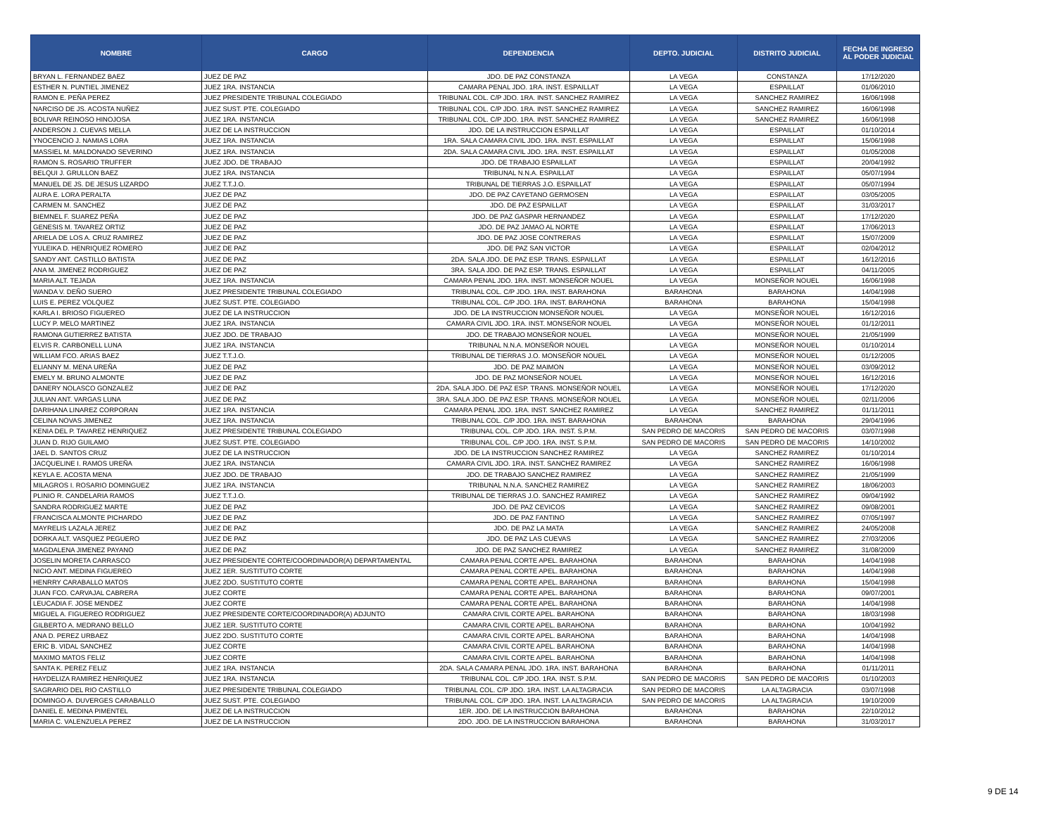| NOMBRE | CARGO | DEPENDENCIA | DEPTO. JUDICIAL | DISTRITO JUDICIAL | FECHA DE INGRESO AL PODER JUDICIAL |
| --- | --- | --- | --- | --- | --- |
| BRYAN L. FERNANDEZ BAEZ | JUEZ DE PAZ | JDO. DE PAZ CONSTANZA | LA VEGA | CONSTANZA | 17/12/2020 |
| ESTHER N. PUNTIEL JIMENEZ | JUEZ 1RA. INSTANCIA | CAMARA PENAL JDO. 1RA. INST. ESPAILLAT | LA VEGA | ESPAILLAT | 01/06/2010 |
| RAMON E. PEÑA PEREZ | JUEZ PRESIDENTE TRIBUNAL COLEGIADO | TRIBUNAL COL. C/P JDO. 1RA. INST. SANCHEZ RAMIREZ | LA VEGA | SANCHEZ RAMIREZ | 16/06/1998 |
| NARCISO DE JS. ACOSTA NUÑEZ | JUEZ SUST. PTE. COLEGIADO | TRIBUNAL COL. C/P JDO. 1RA. INST. SANCHEZ RAMIREZ | LA VEGA | SANCHEZ RAMIREZ | 16/06/1998 |
| BOLIVAR REINOSO HINOJOSA | JUEZ 1RA. INSTANCIA | TRIBUNAL COL. C/P JDO. 1RA. INST. SANCHEZ RAMIREZ | LA VEGA | SANCHEZ RAMIREZ | 16/06/1998 |
| ANDERSON J. CUEVAS MELLA | JUEZ DE LA INSTRUCCION | JDO. DE LA INSTRUCCION ESPAILLAT | LA VEGA | ESPAILLAT | 01/10/2014 |
| YNOCENCIO J. NAMIAS LORA | JUEZ 1RA. INSTANCIA | 1RA. SALA CAMARA CIVIL JDO. 1RA. INST. ESPAILLAT | LA VEGA | ESPAILLAT | 15/06/1998 |
| MASSIEL M. MALDONADO SEVERINO | JUEZ 1RA. INSTANCIA | 2DA. SALA CAMARA CIVIL JDO. 1RA. INST. ESPAILLAT | LA VEGA | ESPAILLAT | 01/05/2008 |
| RAMON S. ROSARIO TRUFFER | JUEZ JDO. DE TRABAJO | JDO. DE TRABAJO ESPAILLAT | LA VEGA | ESPAILLAT | 20/04/1992 |
| BELQUI J. GRULLON BAEZ | JUEZ 1RA. INSTANCIA | TRIBUNAL N.N.A. ESPAILLAT | LA VEGA | ESPAILLAT | 05/07/1994 |
| MANUEL DE JS. DE JESUS LIZARDO | JUEZ T.T.J.O. | TRIBUNAL DE TIERRAS J.O. ESPAILLAT | LA VEGA | ESPAILLAT | 05/07/1994 |
| AURA E. LORA PERALTA | JUEZ DE PAZ | JDO. DE PAZ CAYETANO GERMOSEN | LA VEGA | ESPAILLAT | 03/05/2005 |
| CARMEN M. SANCHEZ | JUEZ DE PAZ | JDO. DE PAZ ESPAILLAT | LA VEGA | ESPAILLAT | 31/03/2017 |
| BIEMNEL F. SUAREZ PEÑA | JUEZ DE PAZ | JDO. DE PAZ GASPAR HERNANDEZ | LA VEGA | ESPAILLAT | 17/12/2020 |
| GENESIS M. TAVAREZ ORTIZ | JUEZ DE PAZ | JDO. DE PAZ JAMAO AL NORTE | LA VEGA | ESPAILLAT | 17/06/2013 |
| ARIELA DE LOS A. CRUZ RAMIREZ | JUEZ DE PAZ | JDO. DE PAZ JOSE CONTRERAS | LA VEGA | ESPAILLAT | 15/07/2009 |
| YULEIKA D. HENRIQUEZ ROMERO | JUEZ DE PAZ | JDO. DE PAZ SAN VICTOR | LA VEGA | ESPAILLAT | 02/04/2012 |
| SANDY ANT. CASTILLO BATISTA | JUEZ DE PAZ | 2DA. SALA JDO. DE PAZ ESP. TRANS. ESPAILLAT | LA VEGA | ESPAILLAT | 16/12/2016 |
| ANA M. JIMENEZ RODRIGUEZ | JUEZ DE PAZ | 3RA. SALA JDO. DE PAZ ESP. TRANS. ESPAILLAT | LA VEGA | ESPAILLAT | 04/11/2005 |
| MARIA ALT. TEJADA | JUEZ 1RA. INSTANCIA | CAMARA PENAL JDO. 1RA. INST. MONSEÑOR NOUEL | LA VEGA | MONSEÑOR NOUEL | 16/06/1998 |
| WANDA V. DEÑO SUERO | JUEZ PRESIDENTE TRIBUNAL COLEGIADO | TRIBUNAL COL. C/P JDO. 1RA. INST. BARAHONA | BARAHONA | BARAHONA | 14/04/1998 |
| LUIS E. PEREZ VOLQUEZ | JUEZ SUST. PTE. COLEGIADO | TRIBUNAL COL. C/P JDO. 1RA. INST. BARAHONA | BARAHONA | BARAHONA | 15/04/1998 |
| KARLA I. BRIOSO FIGUEREO | JUEZ DE LA INSTRUCCION | JDO. DE LA INSTRUCCION MONSEÑOR NOUEL | LA VEGA | MONSEÑOR NOUEL | 16/12/2016 |
| LUCY P. MELO MARTINEZ | JUEZ 1RA. INSTANCIA | CAMARA CIVIL JDO. 1RA. INST. MONSEÑOR NOUEL | LA VEGA | MONSEÑOR NOUEL | 01/12/2011 |
| RAMONA GUTIERREZ BATISTA | JUEZ JDO. DE TRABAJO | JDO. DE TRABAJO MONSEÑOR NOUEL | LA VEGA | MONSEÑOR NOUEL | 21/05/1999 |
| ELVIS R. CARBONELL LUNA | JUEZ 1RA. INSTANCIA | TRIBUNAL N.N.A. MONSEÑOR NOUEL | LA VEGA | MONSEÑOR NOUEL | 01/10/2014 |
| WILLIAM FCO. ARIAS BAEZ | JUEZ T.T.J.O. | TRIBUNAL DE TIERRAS J.O. MONSEÑOR NOUEL | LA VEGA | MONSEÑOR NOUEL | 01/12/2005 |
| ELIANNY M. MENA UREÑA | JUEZ DE PAZ | JDO. DE PAZ MAIMON | LA VEGA | MONSEÑOR NOUEL | 03/09/2012 |
| EMELY M. BRUNO ALMONTE | JUEZ DE PAZ | JDO. DE PAZ MONSEÑOR NOUEL | LA VEGA | MONSEÑOR NOUEL | 16/12/2016 |
| DANERY NOLASCO GONZALEZ | JUEZ DE PAZ | 2DA. SALA JDO. DE PAZ ESP. TRANS. MONSEÑOR NOUEL | LA VEGA | MONSEÑOR NOUEL | 17/12/2020 |
| JULIAN ANT. VARGAS LUNA | JUEZ DE PAZ | 3RA. SALA JDO. DE PAZ ESP. TRANS. MONSEÑOR NOUEL | LA VEGA | MONSEÑOR NOUEL | 02/11/2006 |
| DARIHANA LINAREZ CORPORAN | JUEZ 1RA. INSTANCIA | CAMARA PENAL JDO. 1RA. INST. SANCHEZ RAMIREZ | LA VEGA | SANCHEZ RAMIREZ | 01/11/2011 |
| CELINA NOVAS JIMENEZ | JUEZ 1RA. INSTANCIA | TRIBUNAL COL. C/P JDO. 1RA. INST. BARAHONA | BARAHONA | BARAHONA | 29/04/1996 |
| KENIA DEL P. TAVAREZ HENRIQUEZ | JUEZ PRESIDENTE TRIBUNAL COLEGIADO | TRIBUNAL COL. C/P JDO. 1RA. INST. S.P.M. | SAN PEDRO DE MACORIS | SAN PEDRO DE MACORIS | 03/07/1998 |
| JUAN D. RIJO GUILAMO | JUEZ SUST. PTE. COLEGIADO | TRIBUNAL COL. C/P JDO. 1RA. INST. S.P.M. | SAN PEDRO DE MACORIS | SAN PEDRO DE MACORIS | 14/10/2002 |
| JAEL D. SANTOS CRUZ | JUEZ DE LA INSTRUCCION | JDO. DE LA INSTRUCCION SANCHEZ RAMIREZ | LA VEGA | SANCHEZ RAMIREZ | 01/10/2014 |
| JACQUELINE I. RAMOS UREÑA | JUEZ 1RA. INSTANCIA | CAMARA CIVIL JDO. 1RA. INST. SANCHEZ RAMIREZ | LA VEGA | SANCHEZ RAMIREZ | 16/06/1998 |
| KEYLA E. ACOSTA MENA | JUEZ JDO. DE TRABAJO | JDO. DE TRABAJO SANCHEZ RAMIREZ | LA VEGA | SANCHEZ RAMIREZ | 21/05/1999 |
| MILAGROS I. ROSARIO DOMINGUEZ | JUEZ 1RA. INSTANCIA | TRIBUNAL N.N.A. SANCHEZ RAMIREZ | LA VEGA | SANCHEZ RAMIREZ | 18/06/2003 |
| PLINIO R. CANDELARIA RAMOS | JUEZ T.T.J.O. | TRIBUNAL DE TIERRAS J.O. SANCHEZ RAMIREZ | LA VEGA | SANCHEZ RAMIREZ | 09/04/1992 |
| SANDRA RODRIGUEZ MARTE | JUEZ DE PAZ | JDO. DE PAZ CEVICOS | LA VEGA | SANCHEZ RAMIREZ | 09/08/2001 |
| FRANCISCA ALMONTE PICHARDO | JUEZ DE PAZ | JDO. DE PAZ FANTINO | LA VEGA | SANCHEZ RAMIREZ | 07/05/1997 |
| MAYRELIS LAZALA JEREZ | JUEZ DE PAZ | JDO. DE PAZ LA MATA | LA VEGA | SANCHEZ RAMIREZ | 24/05/2008 |
| DORKA ALT. VASQUEZ PEGUERO | JUEZ DE PAZ | JDO. DE PAZ LAS CUEVAS | LA VEGA | SANCHEZ RAMIREZ | 27/03/2006 |
| MAGDALENA JIMENEZ PAYANO | JUEZ DE PAZ | JDO. DE PAZ SANCHEZ RAMIREZ | LA VEGA | SANCHEZ RAMIREZ | 31/08/2009 |
| JOSELIN MORETA CARRASCO | JUEZ PRESIDENTE CORTE/COORDINADOR(A) DEPARTAMENTAL | CAMARA PENAL CORTE APEL. BARAHONA | BARAHONA | BARAHONA | 14/04/1998 |
| NICIO ANT. MEDINA FIGUEREO | JUEZ 1ER. SUSTITUTO CORTE | CAMARA PENAL CORTE APEL. BARAHONA | BARAHONA | BARAHONA | 14/04/1998 |
| HENRRY CARABALLO MATOS | JUEZ 2DO. SUSTITUTO CORTE | CAMARA PENAL CORTE APEL. BARAHONA | BARAHONA | BARAHONA | 15/04/1998 |
| JUAN FCO. CARVAJAL CABRERA | JUEZ CORTE | CAMARA PENAL CORTE APEL. BARAHONA | BARAHONA | BARAHONA | 09/07/2001 |
| LEUCADIA F. JOSE MENDEZ | JUEZ CORTE | CAMARA PENAL CORTE APEL. BARAHONA | BARAHONA | BARAHONA | 14/04/1998 |
| MIGUEL A. FIGUEREO RODRIGUEZ | JUEZ PRESIDENTE CORTE/COORDINADOR(A) ADJUNTO | CAMARA CIVIL CORTE APEL. BARAHONA | BARAHONA | BARAHONA | 18/03/1998 |
| GILBERTO A. MEDRANO BELLO | JUEZ 1ER. SUSTITUTO CORTE | CAMARA CIVIL CORTE APEL. BARAHONA | BARAHONA | BARAHONA | 10/04/1992 |
| ANA D. PEREZ URBAEZ | JUEZ 2DO. SUSTITUTO CORTE | CAMARA CIVIL CORTE APEL. BARAHONA | BARAHONA | BARAHONA | 14/04/1998 |
| ERIC B. VIDAL SANCHEZ | JUEZ CORTE | CAMARA CIVIL CORTE APEL. BARAHONA | BARAHONA | BARAHONA | 14/04/1998 |
| MAXIMO MATOS FELIZ | JUEZ CORTE | CAMARA CIVIL CORTE APEL. BARAHONA | BARAHONA | BARAHONA | 14/04/1998 |
| SANTA K. PEREZ FELIZ | JUEZ 1RA. INSTANCIA | 2DA. SALA CAMARA PENAL JDO. 1RA. INST. BARAHONA | BARAHONA | BARAHONA | 01/11/2011 |
| HAYDELIZA RAMIREZ HENRIQUEZ | JUEZ 1RA. INSTANCIA | TRIBUNAL COL. C/P JDO. 1RA. INST. S.P.M. | SAN PEDRO DE MACORIS | SAN PEDRO DE MACORIS | 01/10/2003 |
| SAGRARIO DEL RIO CASTILLO | JUEZ PRESIDENTE TRIBUNAL COLEGIADO | TRIBUNAL COL. C/P JDO. 1RA. INST. LA ALTAGRACIA | SAN PEDRO DE MACORIS | LA ALTAGRACIA | 03/07/1998 |
| DOMINGO A. DUVERGES CARABALLO | JUEZ SUST. PTE. COLEGIADO | TRIBUNAL COL. C/P JDO. 1RA. INST. LA ALTAGRACIA | SAN PEDRO DE MACORIS | LA ALTAGRACIA | 19/10/2009 |
| DANIEL E. MEDINA PIMENTEL | JUEZ DE LA INSTRUCCION | 1ER. JDO. DE LA INSTRUCCION BARAHONA | BARAHONA | BARAHONA | 22/10/2012 |
| MARIA C. VALENZUELA PEREZ | JUEZ DE LA INSTRUCCION | 2DO. JDO. DE LA INSTRUCCION BARAHONA | BARAHONA | BARAHONA | 31/03/2017 |
9 DE 14